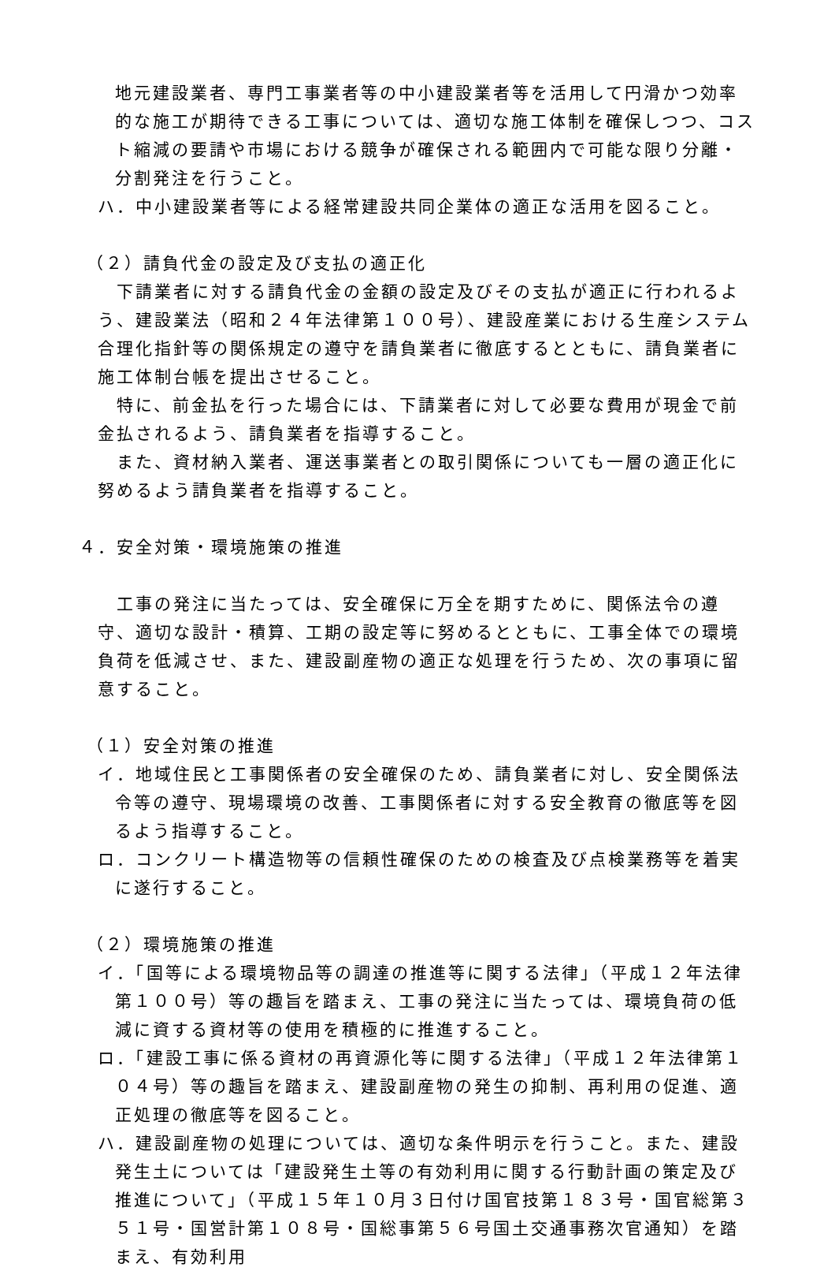地元建設業者、専門工事業者等の中小建設業者等を活用して円滑かつ効率的な施工が期待できる工事については、適切な施工体制を確保しつつ、コスト縮減の要請や市場における競争が確保される範囲内で可能な限り分離・分割発注を行うこと。
ハ．中小建設業者等による経常建設共同企業体の適正な活用を図ること。
（２）請負代金の設定及び支払の適正化
下請業者に対する請負代金の金額の設定及びその支払が適正に行われるよう、建設業法（昭和２４年法律第１００号）、建設産業における生産システム合理化指針等の関係規定の遵守を請負業者に徹底するとともに、請負業者に施工体制台帳を提出させること。
特に、前金払を行った場合には、下請業者に対して必要な費用が現金で前金払されるよう、請負業者を指導すること。
また、資材納入業者、運送事業者との取引関係についても一層の適正化に努めるよう請負業者を指導すること。
４．安全対策・環境施策の推進
工事の発注に当たっては、安全確保に万全を期すために、関係法令の遵守、適切な設計・積算、工期の設定等に努めるとともに、工事全体での環境負荷を低減させ、また、建設副産物の適正な処理を行うため、次の事項に留意すること。
（１）安全対策の推進
イ．地域住民と工事関係者の安全確保のため、請負業者に対し、安全関係法令等の遵守、現場環境の改善、工事関係者に対する安全教育の徹底等を図るよう指導すること。
ロ．コンクリート構造物等の信頼性確保のための検査及び点検業務等を着実に遂行すること。
（２）環境施策の推進
イ．「国等による環境物品等の調達の推進等に関する法律」（平成１２年法律第１００号）等の趣旨を踏まえ、工事の発注に当たっては、環境負荷の低減に資する資材等の使用を積極的に推進すること。
ロ．「建設工事に係る資材の再資源化等に関する法律」（平成１２年法律第１０４号）等の趣旨を踏まえ、建設副産物の発生の抑制、再利用の促進、適正処理の徹底等を図ること。
ハ．建設副産物の処理については、適切な条件明示を行うこと。また、建設発生土については「建設発生土等の有効利用に関する行動計画の策定及び推進について」（平成１５年１０月３日付け国官技第１８３号・国官総第３５１号・国営計第１０８号・国総事第５６号国土交通事務次官通知）を踏まえ、有効利用